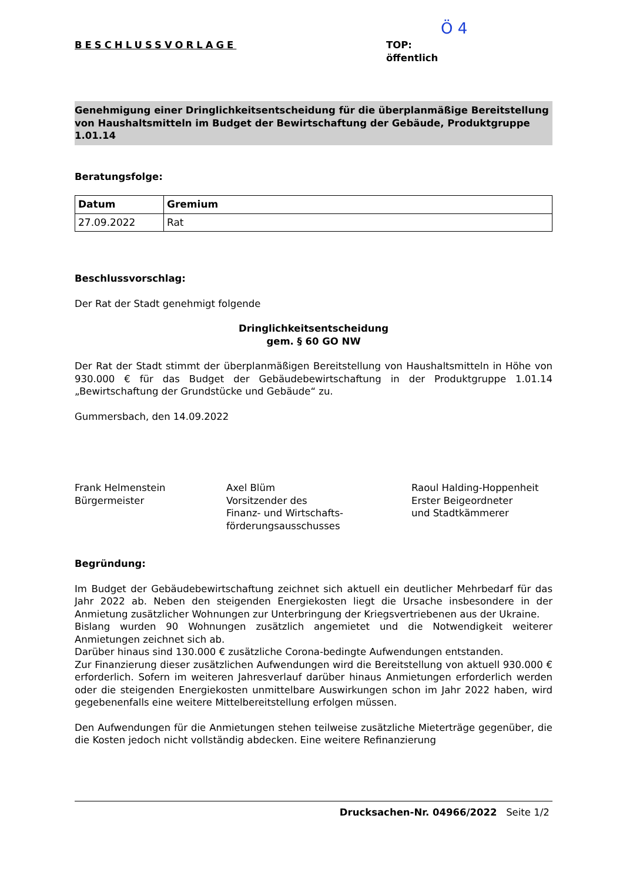BESCHLUSSVORLAGE
Ö 4
TOP:
öffentlich
Genehmigung einer Dringlichkeitsentscheidung für die überplanmäßige Bereitstellung von Haushaltsmitteln im Budget der Bewirtschaftung der Gebäude, Produktgruppe 1.01.14
Beratungsfolge:
| Datum | Gremium |
| --- | --- |
| 27.09.2022 | Rat |
Beschlussvorschlag:
Der Rat der Stadt genehmigt folgende
Dringlichkeitsentscheidung
gem. § 60 GO NW
Der Rat der Stadt stimmt der überplanmäßigen Bereitstellung von Haushaltsmitteln in Höhe von 930.000 € für das Budget der Gebäudebewirtschaftung in der Produktgruppe 1.01.14 „Bewirtschaftung der Grundstücke und Gebäude“ zu.
Gummersbach, den 14.09.2022
Frank Helmenstein
Bürgermeister
Axel Blüm
Vorsitzender des
Finanz- und Wirtschafts-
förderungsausschusses
Raoul Halding-Hoppenheit
Erster Beigeordneter
und Stadtkämmerer
Begründung:
Im Budget der Gebäudebewirtschaftung zeichnet sich aktuell ein deutlicher Mehrbedarf für das Jahr 2022 ab. Neben den steigenden Energiekosten liegt die Ursache insbesondere in der Anmietung zusätzlicher Wohnungen zur Unterbringung der Kriegsvertriebenen aus der Ukraine.
Bislang wurden 90 Wohnungen zusätzlich angemietet und die Notwendigkeit weiterer Anmietungen zeichnet sich ab.
Darüber hinaus sind 130.000 € zusätzliche Corona-bedingte Aufwendungen entstanden.
Zur Finanzierung dieser zusätzlichen Aufwendungen wird die Bereitstellung von aktuell 930.000 € erforderlich. Sofern im weiteren Jahresverlauf darüber hinaus Anmietungen erforderlich werden oder die steigenden Energiekosten unmittelbare Auswirkungen schon im Jahr 2022 haben, wird gegebenenfalls eine weitere Mittelbereitstellung erfolgen müssen.
Den Aufwendungen für die Anmietungen stehen teilweise zusätzliche Mieterträge gegenüber, die die Kosten jedoch nicht vollständig abdecken. Eine weitere Refinanzierung
Drucksachen-Nr. 04966/2022 Seite 1/2